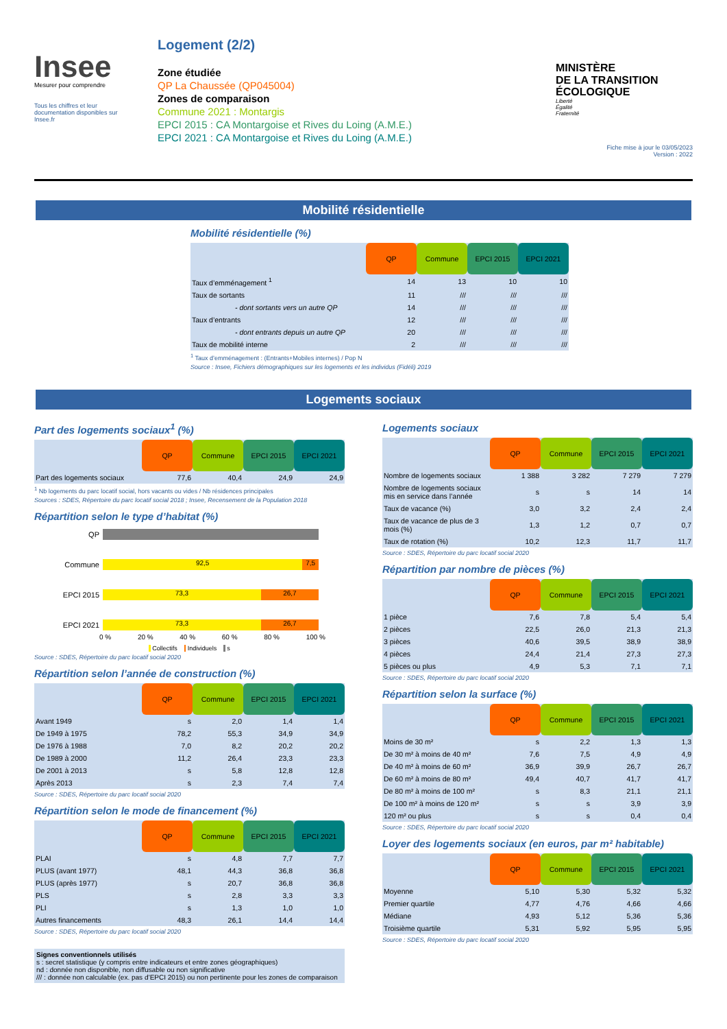Insee
Mesurer pour comprendre
Tous les chiffres et leur documentation disponibles sur Insee.fr
Logement (2/2)
Zone étudiée
QP La Chaussée (QP045004)
Zones de comparaison
Commune 2021 : Montargis
EPCI 2015 : CA Montargoise et Rives du Loing (A.M.E.)
EPCI 2021 : CA Montargoise et Rives du Loing (A.M.E.)
MINISTÈRE
DE LA TRANSITION
ÉCOLOGIQUE
Liberté
Égalité
Fraternité
Fiche mise à jour le 03/05/2023
Version : 2022
Mobilité résidentielle
Mobilité résidentielle (%)
| | QP | Commune | EPCI 2015 | EPCI 2021 |
| Taux d’emménagement <sup>1</sup> | 14 | 13 | 10 | 10 |
| Taux de sortants | 11 | /// | /// | /// |
| - dont sortants vers un autre QP | 14 | /// | /// | /// |
| Taux d’entrants | 12 | /// | /// | /// |
| - dont entrants depuis un autre QP | 20 | /// | /// | /// |
| Taux de mobilité interne | 2 | /// | /// | /// |
<sup>1</sup> Taux d’emménagement : (Entrants+Mobiles internes) / Pop N
Source : Insee, Fichiers démographiques sur les logements et les individus (Fidéli) 2019
Logements sociaux
Part des logements sociaux<sup>1</sup> (%)
| | QP | Commune | EPCI 2015 | EPCI 2021 |
| Part des logements sociaux | 77,6 | 40,4 | 24,9 | 24,9 |
<sup>1</sup> Nb logements du parc locatif social, hors vacants ou vides / Nb résidences principales
Sources : SDES, Répertoire du parc locatif social 2018 ; Insee, Recensement de la Population 2018
Répartition selon le type d’habitat (%)
QP
Commune
92,5 7,5
EPCI 2015
73,3 26,7
EPCI 2021
73,3 26,7
0 % 20 % 40 % 60 % 80 % 100 %
Collectifs Individuels s
Source : SDES, Répertoire du parc locatif social 2020
Répartition selon l’année de construction (%)
| | QP | Commune | EPCI 2015 | EPCI 2021 |
| Avant 1949 | s | 2,0 | 1,4 | 1,4 |
| De 1949 à 1975 | 78,2 | 55,3 | 34,9 | 34,9 |
| De 1976 à 1988 | 7,0 | 8,2 | 20,2 | 20,2 |
| De 1989 à 2000 | 11,2 | 26,4 | 23,3 | 23,3 |
| De 2001 à 2013 | s | 5,8 | 12,8 | 12,8 |
| Après 2013 | s | 2,3 | 7,4 | 7,4 |
Source : SDES, Répertoire du parc locatif social 2020
Répartition selon le mode de financement (%)
| | QP | Commune | EPCI 2015 | EPCI 2021 |
| PLAI | s | 4,8 | 7,7 | 7,7 |
| PLUS (avant 1977) | 48,1 | 44,3 | 36,8 | 36,8 |
| PLUS (après 1977) | s | 20,7 | 36,8 | 36,8 |
| PLS | s | 2,8 | 3,3 | 3,3 |
| PLI | s | 1,3 | 1,0 | 1,0 |
| Autres financements | 48,3 | 26,1 | 14,4 | 14,4 |
Source : SDES, Répertoire du parc locatif social 2020
Signes conventionnels utilisés
s : secret statistique (y compris entre indicateurs et entre zones géographiques)
nd : donnée non disponible, non diffusable ou non significative
/// : donnée non calculable (ex. pas d’EPCI 2015) ou non pertinente pour les zones de comparaison
Logements sociaux
| | QP | Commune | EPCI 2015 | EPCI 2021 |
| Nombre de logements sociaux | 1 388 | 3 282 | 7 279 | 7 279 |
| Nombre de logements sociaux mis en service dans l’année | s | s | 14 | 14 |
| Taux de vacance (%) | 3,0 | 3,2 | 2,4 | 2,4 |
| Taux de vacance de plus de 3 mois (%) | 1,3 | 1,2 | 0,7 | 0,7 |
| Taux de rotation (%) | 10,2 | 12,3 | 11,7 | 11,7 |
Source : SDES, Répertoire du parc locatif social 2020
Répartition par nombre de pièces (%)
| | QP | Commune | EPCI 2015 | EPCI 2021 |
| 1 pièce | 7,6 | 7,8 | 5,4 | 5,4 |
| 2 pièces | 22,5 | 26,0 | 21,3 | 21,3 |
| 3 pièces | 40,6 | 39,5 | 38,9 | 38,9 |
| 4 pièces | 24,4 | 21,4 | 27,3 | 27,3 |
| 5 pièces ou plus | 4,9 | 5,3 | 7,1 | 7,1 |
Source : SDES, Répertoire du parc locatif social 2020
Répartition selon la surface (%)
| | QP | Commune | EPCI 2015 | EPCI 2021 |
| Moins de 30 m² | s | 2,2 | 1,3 | 1,3 |
| De 30 m² à moins de 40 m² | 7,6 | 7,5 | 4,9 | 4,9 |
| De 40 m² à moins de 60 m² | 36,9 | 39,9 | 26,7 | 26,7 |
| De 60 m² à moins de 80 m² | 49,4 | 40,7 | 41,7 | 41,7 |
| De 80 m² à moins de 100 m² | s | 8,3 | 21,1 | 21,1 |
| De 100 m² à moins de 120 m² | s | s | 3,9 | 3,9 |
| 120 m² ou plus | s | s | 0,4 | 0,4 |
Source : SDES, Répertoire du parc locatif social 2020
Loyer des logements sociaux (en euros, par m² habitable)
| | QP | Commune | EPCI 2015 | EPCI 2021 |
| Moyenne | 5,10 | 5,30 | 5,32 | 5,32 |
| Premier quartile | 4,77 | 4,76 | 4,66 | 4,66 |
| Médiane | 4,93 | 5,12 | 5,36 | 5,36 |
| Troisième quartile | 5,31 | 5,92 | 5,95 | 5,95 |
Source : SDES, Répertoire du parc locatif social 2020